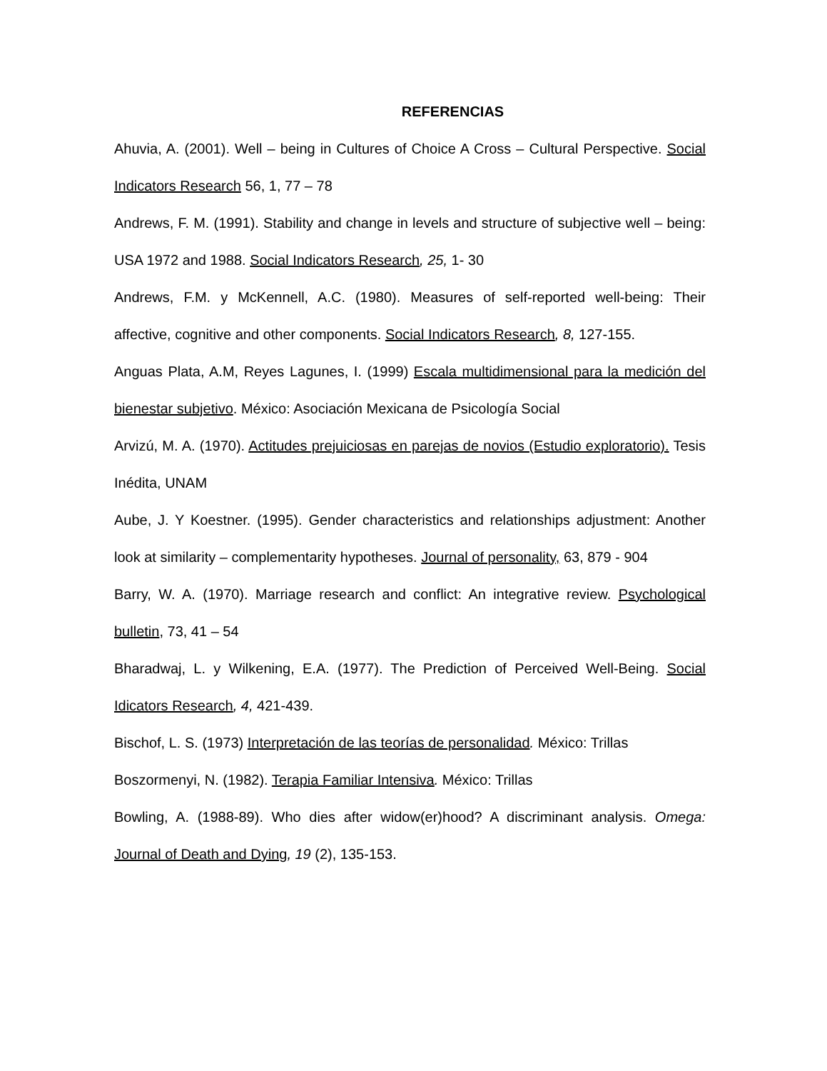REFERENCIAS
Ahuvia, A. (2001). Well – being in Cultures of Choice A Cross – Cultural Perspective. Social Indicators Research 56, 1, 77 – 78
Andrews, F. M. (1991). Stability and change in levels and structure of subjective well – being: USA 1972 and 1988. Social Indicators Research, 25, 1- 30
Andrews, F.M. y McKennell, A.C. (1980). Measures of self-reported well-being: Their affective, cognitive and other components. Social Indicators Research, 8, 127-155.
Anguas Plata, A.M, Reyes Lagunes, I. (1999) Escala multidimensional para la medición del bienestar subjetivo. México: Asociación Mexicana de Psicología Social
Arvizú, M. A. (1970). Actitudes prejuiciosas en parejas de novios (Estudio exploratorio). Tesis Inédita, UNAM
Aube, J. Y Koestner. (1995). Gender characteristics and relationships adjustment: Another look at similarity – complementarity hypotheses. Journal of personality, 63, 879 - 904
Barry, W. A. (1970). Marriage research and conflict: An integrative review. Psychological bulletin, 73, 41 – 54
Bharadwaj, L. y Wilkening, E.A. (1977). The Prediction of Perceived Well-Being. Social Idicators Research, 4, 421-439.
Bischof, L. S. (1973) Interpretación de las teorías de personalidad. México: Trillas
Boszormenyi, N. (1982). Terapia Familiar Intensiva. México: Trillas
Bowling, A. (1988-89). Who dies after widow(er)hood? A discriminant analysis. Omega: Journal of Death and Dying, 19 (2), 135-153.